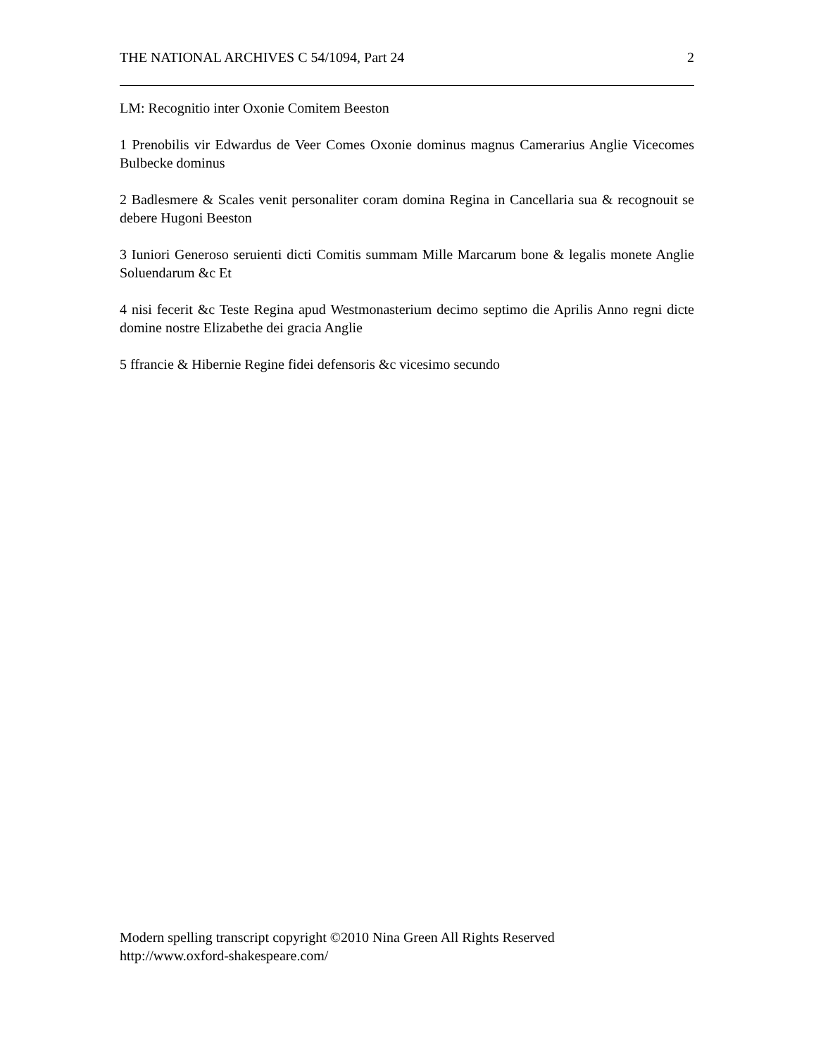THE NATIONAL ARCHIVES C 54/1094, Part 24 2
LM: Recognitio inter Oxonie Comitem Beeston
1 Prenobilis vir Edwardus de Veer Comes Oxonie dominus magnus Camerarius Anglie Vicecomes Bulbecke dominus
2 Badlesmere & Scales venit personaliter coram domina Regina in Cancellaria sua & recognouit se debere Hugoni Beeston
3 Iuniori Generoso seruienti dicti Comitis summam Mille Marcarum bone & legalis monete Anglie Soluendarum &c Et
4 nisi fecerit &c Teste Regina apud Westmonasterium decimo septimo die Aprilis Anno regni dicte domine nostre Elizabethe dei gracia Anglie
5 ffrancie & Hibernie Regine fidei defensoris &c vicesimo secundo
Modern spelling transcript copyright ©2010 Nina Green All Rights Reserved
http://www.oxford-shakespeare.com/